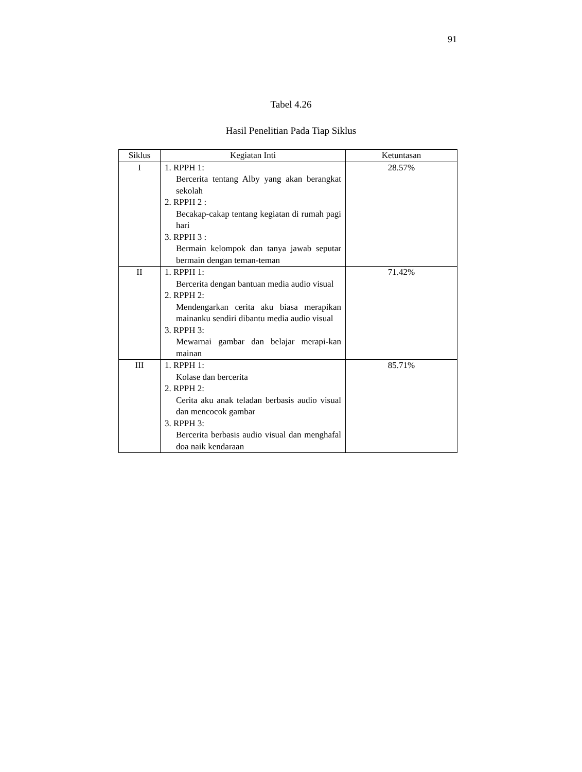91
Tabel 4.26
Hasil Penelitian Pada Tiap Siklus
| Siklus | Kegiatan Inti | Ketuntasan |
| --- | --- | --- |
| I | 1. RPPH 1: Bercerita tentang Alby yang akan berangkat sekolah 2. RPPH 2 : Becakap-cakap tentang kegiatan di rumah pagi hari 3. RPPH 3 : Bermain kelompok dan tanya jawab seputar bermain dengan teman-teman | 28.57% |
| II | 1. RPPH 1: Bercerita dengan bantuan media audio visual 2. RPPH 2: Mendengarkan cerita aku biasa merapikan mainanku sendiri dibantu media audio visual 3. RPPH 3: Mewarnai gambar dan belajar merapi-kan mainan | 71.42% |
| III | 1. RPPH 1: Kolase dan bercerita 2. RPPH 2: Cerita aku anak teladan berbasis audio visual dan mencocok gambar 3. RPPH 3: Bercerita berbasis audio visual dan menghafal doa naik kendaraan | 85.71% |